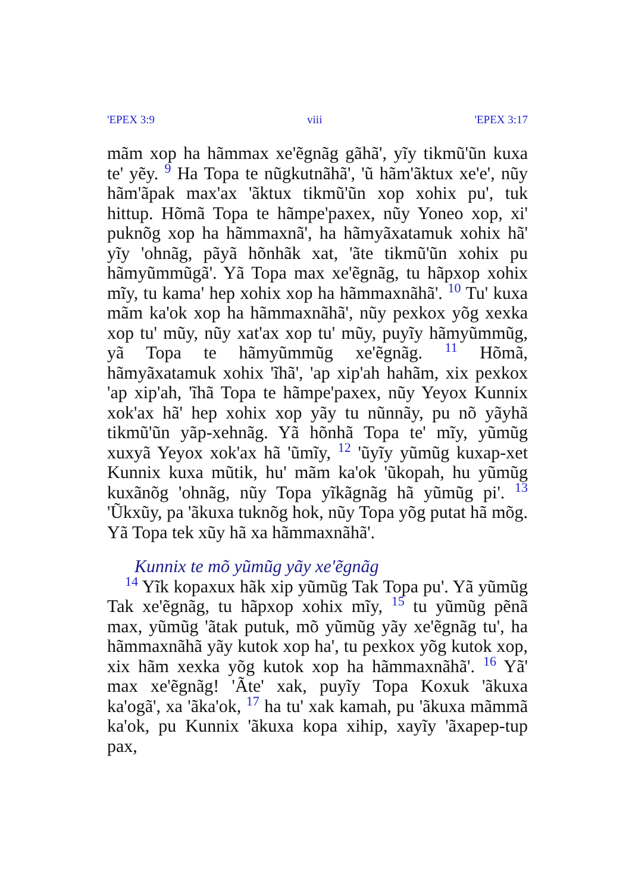'EPEX 3:9 viii 'EPEX 3:17
mãm xop ha hãmmax xe'ẽgnãg gãhã', yĩy tikmũ'ũn kuxa te' yẽy. <sup>9</sup> Ha Topa te nũgkutnãhã', 'ũ hãm'ãktux xe'e', nũy hãm'ãpak max'ax 'ãktux tikmũ'ũn xop xohix pu', tuk hittup. Hõmã Topa te hãmpe'paxex, nũy Yoneo xop, xi' puknõg xop ha hãmmaxnã', ha hãmyãxatamuk xohix hã' yĩy 'ohnãg, pãyã hõnhãk xat, 'ãte tikmũ'ũn xohix pu hãmyũmmũgã'. Yã Topa max xe'ẽgnãg, tu hãpxop xohix mĩy, tu kama' hep xohix xop ha hãmmaxnãhã'. <sup>10</sup> Tu' kuxa mãm ka'ok xop ha hãmmaxnãhã', nũy pexkox yõg xexka xop tu' mũy, nũy xat'ax xop tu' mũy, puyĩy hãmyũmmũg, yã Topa te hãmyũmmũg xe'ẽgnãg. <sup>11</sup> Hõmã, hãmyãxatamuk xohix 'ĩhã', 'ap xip'ah hahãm, xix pexkox 'ap xip'ah, 'ĩhã Topa te hãmpe'paxex, nũy Yeyox Kunnix xok'ax hã' hep xohix xop yãy tu nũnnãy, pu nõ yãyhã tikmũ'ũn yãp-xehnãg. Yã hõnhã Topa te' mĩy, yũmũg xuxyã Yeyox xok'ax hã 'ũmĩy, <sup>12</sup> 'ũyĩy yũmũg kuxap-xet Kunnix kuxa mũtik, hu' mãm ka'ok 'ũkopah, hu yũmũg kuxãnõg 'ohnãg, nũy Topa yĩkãgnãg hã yũmũg pi'. <sup>13</sup> 'Ũkxũy, pa 'ãkuxa tuknõg hok, nũy Topa yõg putat hã mõg. Yã Topa tek xũy hã xa hãmmaxnãhã'.
Kunnix te mõ yũmũg yãy xe'ẽgnãg
<sup>14</sup> Yĩk kopaxux hãk xip yũmũg Tak Topa pu'. Yã yũmũg Tak xe'ẽgnãg, tu hãpxop xohix mĩy, <sup>15</sup> tu yũmũg pẽnã max, yũmũg 'ãtak putuk, mõ yũmũg yãy xe'ẽgnãg tu', ha hãmmaxnãhã yãy kutok xop ha', tu pexkox yõg kutok xop, xix hãm xexka yõg kutok xop ha hãmmaxnãhã'. <sup>16</sup> Yã' max xe'ẽgnãg! 'Ãte' xak, puyĩy Topa Koxuk 'ãkuxa ka'ogã', xa 'ãka'ok, <sup>17</sup> ha tu' xak kamah, pu 'ãkuxa mãmmã ka'ok, pu Kunnix 'ãkuxa kopa xihip, xayĩy 'ãxapep-tup pax,